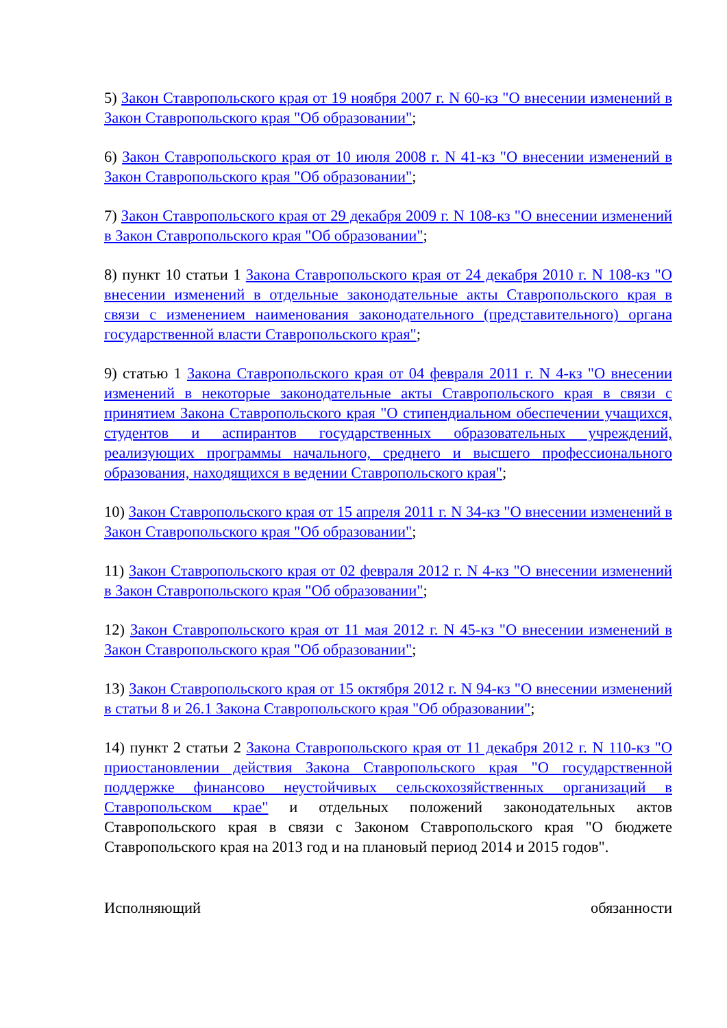5) Закон Ставропольского края от 19 ноября 2007 г. N 60-кз "О внесении изменений в Закон Ставропольского края "Об образовании";
6) Закон Ставропольского края от 10 июля 2008 г. N 41-кз "О внесении изменений в Закон Ставропольского края "Об образовании";
7) Закон Ставропольского края от 29 декабря 2009 г. N 108-кз "О внесении изменений в Закон Ставропольского края "Об образовании";
8) пункт 10 статьи 1 Закона Ставропольского края от 24 декабря 2010 г. N 108-кз "О внесении изменений в отдельные законодательные акты Ставропольского края в связи с изменением наименования законодательного (представительного) органа государственной власти Ставропольского края";
9) статью 1 Закона Ставропольского края от 04 февраля 2011 г. N 4-кз "О внесении изменений в некоторые законодательные акты Ставропольского края в связи с принятием Закона Ставропольского края "О стипендиальном обеспечении учащихся, студентов и аспирантов государственных образовательных учреждений, реализующих программы начального, среднего и высшего профессионального образования, находящихся в ведении Ставропольского края";
10) Закон Ставропольского края от 15 апреля 2011 г. N 34-кз "О внесении изменений в Закон Ставропольского края "Об образовании";
11) Закон Ставропольского края от 02 февраля 2012 г. N 4-кз "О внесении изменений в Закон Ставропольского края "Об образовании";
12) Закон Ставропольского края от 11 мая 2012 г. N 45-кз "О внесении изменений в Закон Ставропольского края "Об образовании";
13) Закон Ставропольского края от 15 октября 2012 г. N 94-кз "О внесении изменений в статьи 8 и 26.1 Закона Ставропольского края "Об образовании";
14) пункт 2 статьи 2 Закона Ставропольского края от 11 декабря 2012 г. N 110-кз "О приостановлении действия Закона Ставропольского края "О государственной поддержке финансово неустойчивых сельскохозяйственных организаций в Ставропольском крае" и отдельных положений законодательных актов Ставропольского края в связи с Законом Ставропольского края "О бюджете Ставропольского края на 2013 год и на плановый период 2014 и 2015 годов".
Исполняющий обязанности